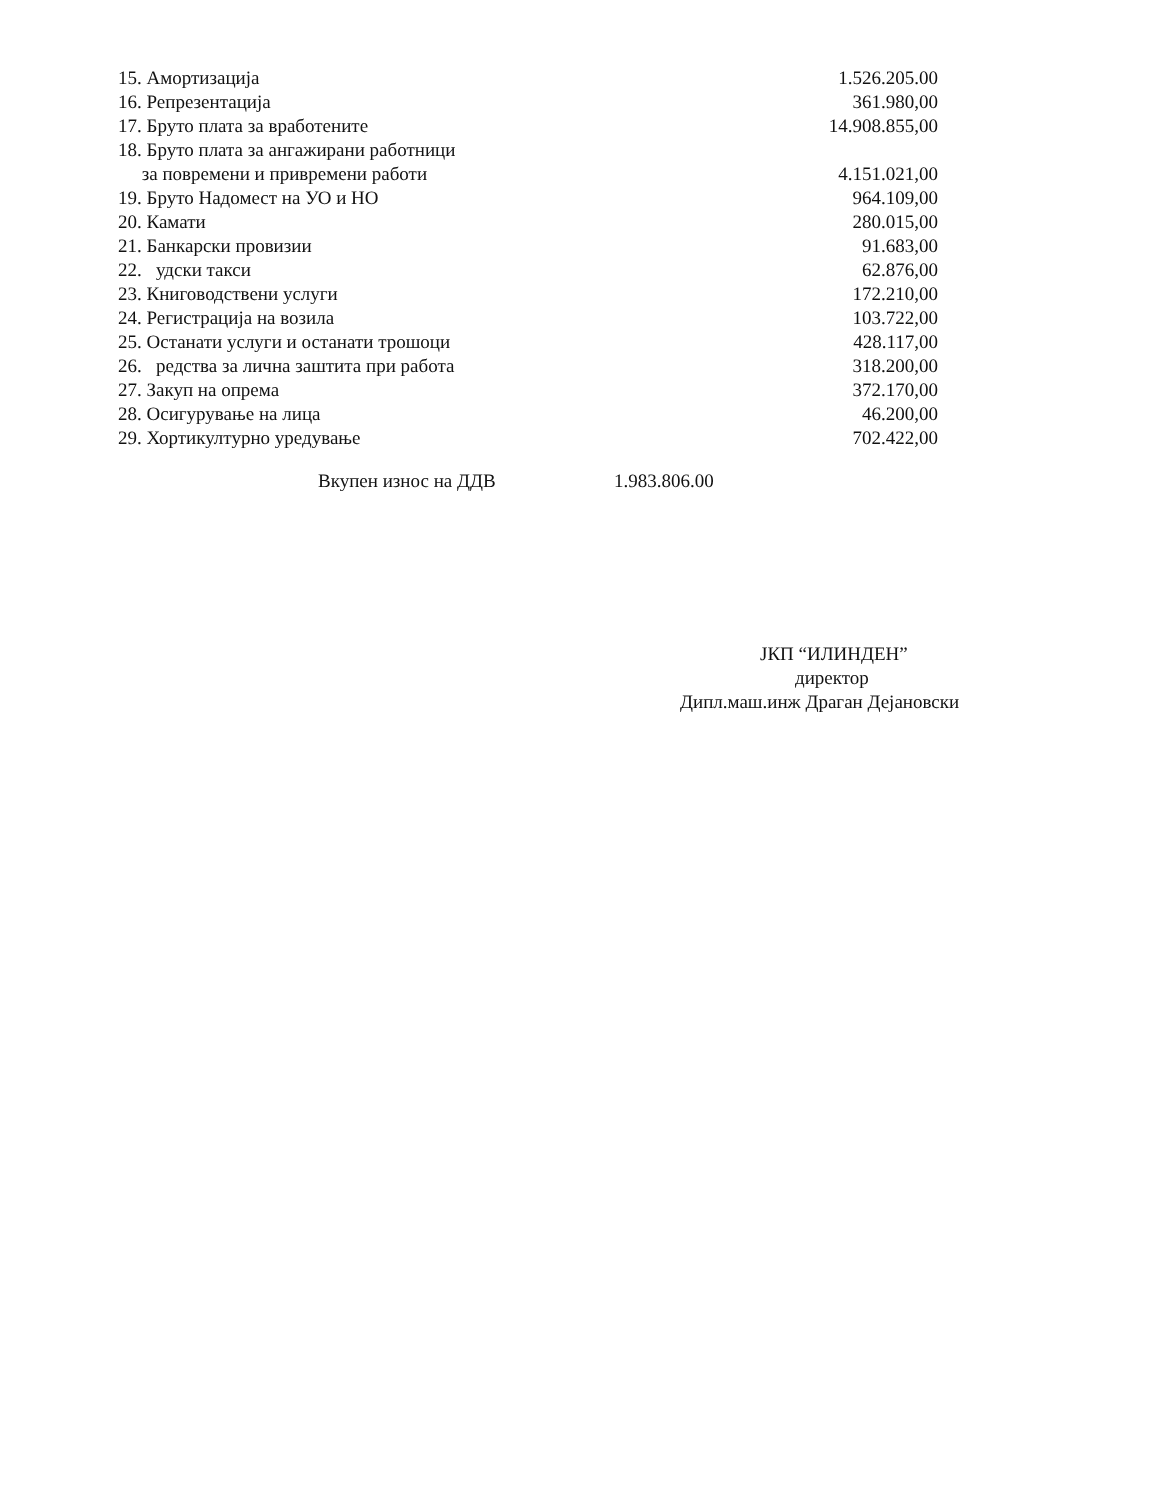| 15. Амортизација | 1.526.205.00 |
| 16. Репрезентација | 361.980,00 |
| 17. Бруто плата за вработените | 14.908.855,00 |
| 18. Бруто плата за ангажирани работници за повремени и привремени работи | 4.151.021,00 |
| 19. Бруто Надомест на УО и НО | 964.109,00 |
| 20. Камати | 280.015,00 |
| 21. Банкарски провизии | 91.683,00 |
| 22. удски такси | 62.876,00 |
| 23. Книговодствени услуги | 172.210,00 |
| 24. Регистрација на возила | 103.722,00 |
| 25. Останати услуги и останати трошоци | 428.117,00 |
| 26. редства за лична заштита при работа | 318.200,00 |
| 27. Закуп на опрема | 372.170,00 |
| 28. Осигурување на лица | 46.200,00 |
| 29. Хортикултурно уредување | 702.422,00 |
Вкупен износ на ДДВ 1.983.806.00
ЈКП “ИЛИНДЕН”
директор
Дипл.маш.инж Драган Дејановски